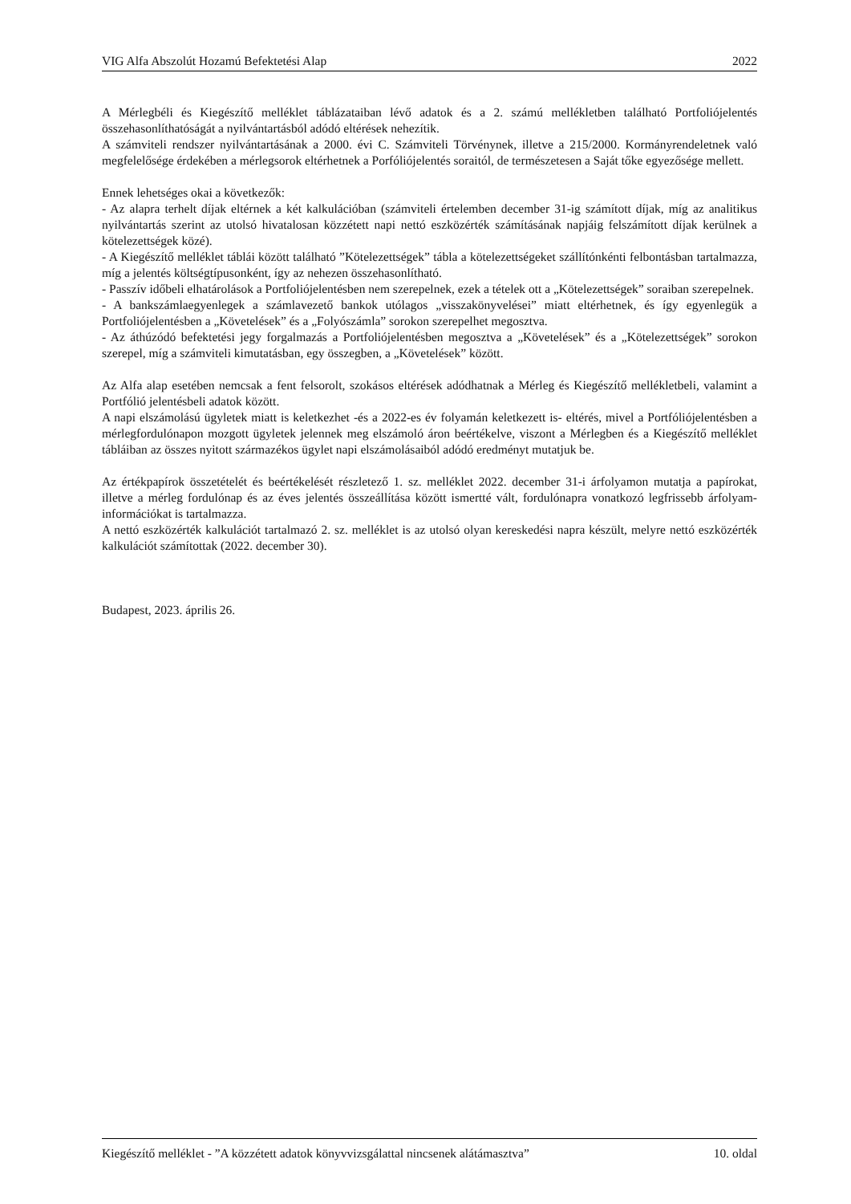VIG Alfa Abszolút Hozamú Befektetési Alap 2022
A Mérlegbéli és Kiegészítő melléklet táblázataiban lévő adatok és a 2. számú mellékletben található Portfoliójelentés összehasonlíthatóságát a nyilvántartásból adódó eltérések nehezítik.
A számviteli rendszer nyilvántartásának a 2000. évi C. Számviteli Törvénynek, illetve a 215/2000. Kormányrendeletnek való megfelelősége érdekében a mérlegsorok eltérhetnek a Porfóliójelentés soraitól, de természetesen a Saját tőke egyezősége mellett.
Ennek lehetséges okai a következők:
- Az alapra terhelt díjak eltérnek a két kalkulációban (számviteli értelemben december 31-ig számított díjak, míg az analitikus nyilvántartás szerint az utolsó hivatalosan közzétett napi nettó eszközérték számításának napjáig felszámított díjak kerülnek a kötelezettségek közé).
- A Kiegészítő melléklet táblái között található ”Kötelezettségek” tábla a kötelezettségeket szállítónkénti felbontásban tartalmazza, míg a jelentés költségtípusonként, így az nehezen összehasonlítható.
- Passzív időbeli elhatárolások a Portfoliójelentésben nem szerepelnek, ezek a tételek ott a „Kötelezettségek” soraiban szerepelnek.
- A bankszámlaegyenlegek a számlavezető bankok utólagos „visszakönyvelései” miatt eltérhetnek, és így egyenlegük a Portfoliójelentésben a „Követelések” és a „Folyószámla” sorokon szerepelhet megosztva.
- Az áthúzódó befektetési jegy forgalmazás a Portfoliójelentésben megosztva a „Követelések” és a „Kötelezettségek” sorokon szerepel, míg a számviteli kimutatásban, egy összegben, a „Követelések” között.
Az Alfa alap esetében nemcsak a fent felsorolt, szokásos eltérések adódhatnak a Mérleg és Kiegészítő mellékletbeli, valamint a Portfólió jelentésbeli adatok között.
A napi elszámolású ügyletek miatt is keletkezhet -és a 2022-es év folyamán keletkezett is- eltérés, mivel a Portfóliójelentésben a mérlegfordulónapon mozgott ügyletek jelennek meg elszámoló áron beértékelve, viszont a Mérlegben és a Kiegészítő melléklet tábláiban az összes nyitott származékos ügylet napi elszámolásaiból adódó eredményt mutatjuk be.
Az értékpapírok összetételét és beértékelését részletező 1. sz. melléklet 2022. december 31-i árfolyamon mutatja a papírokat, illetve a mérleg fordulónap és az éves jelentés összeállítása között ismertté vált, fordulónapra vonatkozó legfrissebb árfolyam-információkat is tartalmazza.
A nettó eszközérték kalkulációt tartalmazó 2. sz. melléklet is az utolsó olyan kereskedési napra készült, melyre nettó eszközérték kalkulációt számítottak (2022. december 30).
Budapest, 2023. április 26.
Kiegészítő melléklet - ”A közzétett adatok könyvvizsgálattal nincsenek alátámasztva” 10. oldal